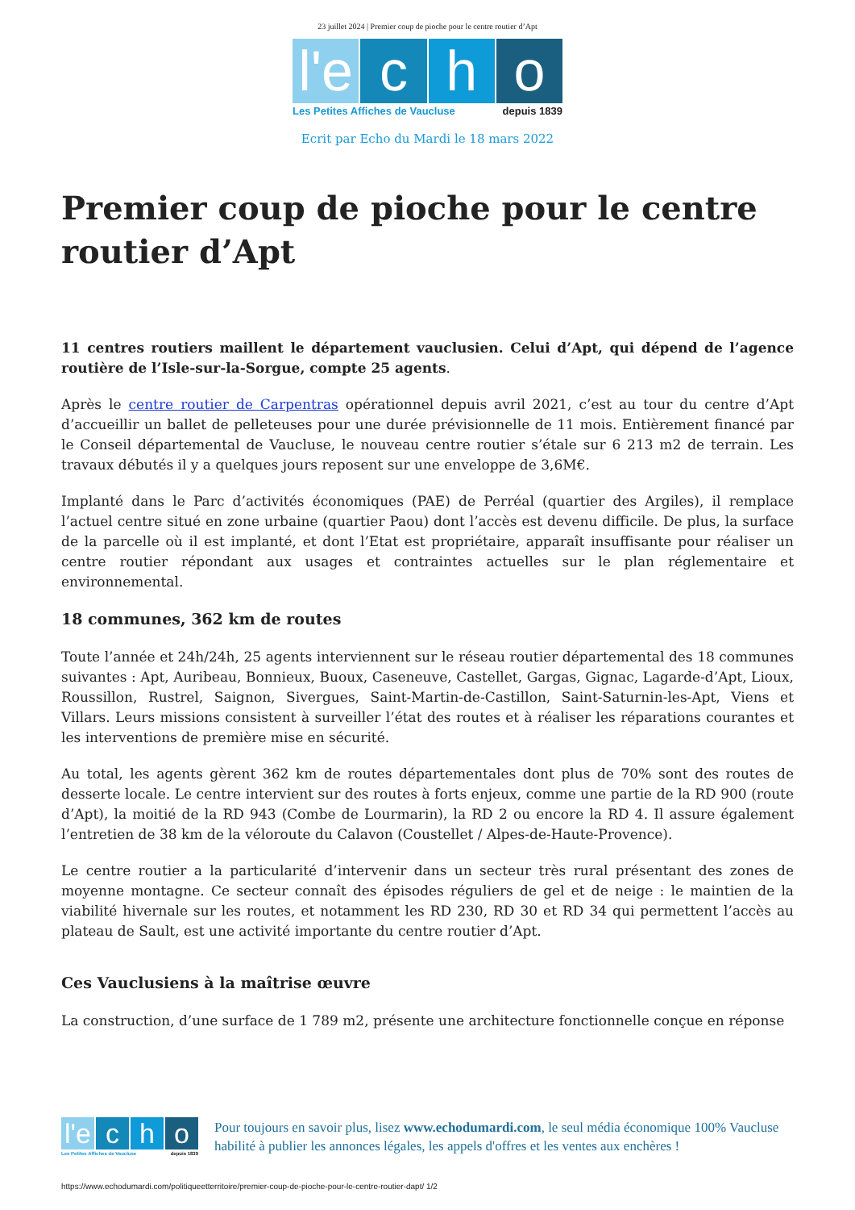23 juillet 2024 | Premier coup de pioche pour le centre routier d’Apt
l'e c h o
Les Petites Affiches de Vaucluse depuis 1839
Ecrit par Echo du Mardi le 18 mars 2022
Premier coup de pioche pour le centre routier d’Apt
11 centres routiers maillent le département vauclusien. Celui d’Apt, qui dépend de l’agence routière de l’Isle-sur-la-Sorgue, compte 25 agents.
Après le centre routier de Carpentras opérationnel depuis avril 2021, c’est au tour du centre d’Apt d’accueillir un ballet de pelleteuses pour une durée prévisionnelle de 11 mois. Entièrement financé par le Conseil départemental de Vaucluse, le nouveau centre routier s’étale sur 6 213 m2 de terrain. Les travaux débutés il y a quelques jours reposent sur une enveloppe de 3,6M€.
Implanté dans le Parc d’activités économiques (PAE) de Perréal (quartier des Argiles), il remplace l’actuel centre situé en zone urbaine (quartier Paou) dont l’accès est devenu difficile. De plus, la surface de la parcelle où il est implanté, et dont l’Etat est propriétaire, apparaît insuffisante pour réaliser un centre routier répondant aux usages et contraintes actuelles sur le plan réglementaire et environnemental.
18 communes, 362 km de routes
Toute l’année et 24h/24h, 25 agents interviennent sur le réseau routier départemental des 18 communes suivantes : Apt, Auribeau, Bonnieux, Buoux, Caseneuve, Castellet, Gargas, Gignac, Lagarde-d’Apt, Lioux, Roussillon, Rustrel, Saignon, Sivergues, Saint-Martin-de-Castillon, Saint-Saturnin-les-Apt, Viens et Villars. Leurs missions consistent à surveiller l’état des routes et à réaliser les réparations courantes et les interventions de première mise en sécurité.
Au total, les agents gèrent 362 km de routes départementales dont plus de 70% sont des routes de desserte locale. Le centre intervient sur des routes à forts enjeux, comme une partie de la RD 900 (route d’Apt), la moitié de la RD 943 (Combe de Lourmarin), la RD 2 ou encore la RD 4. Il assure également l’entretien de 38 km de la véloroute du Calavon (Coustellet / Alpes-de-Haute-Provence).
Le centre routier a la particularité d’intervenir dans un secteur très rural présentant des zones de moyenne montagne. Ce secteur connaît des épisodes réguliers de gel et de neige : le maintien de la viabilité hivernale sur les routes, et notamment les RD 230, RD 30 et RD 34 qui permettent l’accès au plateau de Sault, est une activité importante du centre routier d’Apt.
Ces Vauclusiens à la maîtrise œuvre
La construction, d’une surface de 1 789 m2, présente une architecture fonctionnelle conçue en réponse
l'e c h o
Les Petites Affiches de Vaucluse depuis 1839
Pour toujours en savoir plus, lisez www.echodumardi.com, le seul média économique 100% Vaucluse habilité à publier les annonces légales, les appels d'offres et les ventes aux enchères !
https://www.echodumardi.com/politiqueetterritoire/premier-coup-de-pioche-pour-le-centre-routier-dapt/ 1/2